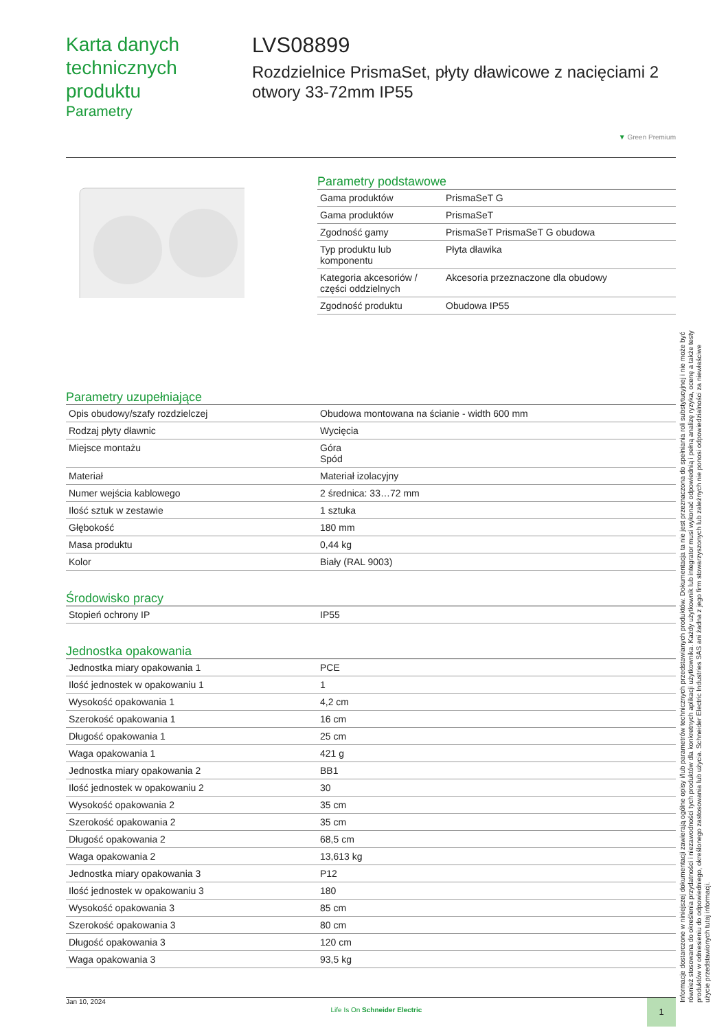Karta danych technicznych produktu
Parametry
LVS08899
Rozdzielnice PrismaSet, płyty dławicowe z nacięciami 2 otwory 33-72mm IP55
▼ Green Premium
Parametry podstawowe
| Gama produktów | PrismaSeT G |
| Gama produktów | PrismaSeT |
| Zgodność gamy | PrismaSeT PrismaSeT G obudowa |
| Typ produktu lub komponentu | Płyta dławika |
| Kategoria akcesoriów / części oddzielnych | Akcesoria przeznaczone dla obudowy |
| Zgodność produktu | Obudowa IP55 |
Parametry uzupełniające
| Opis obudowy/szafy rozdzielczej | Obudowa montowana na ścianie - width 600 mm |
| Rodzaj płyty dławnic | Wycięcia |
| Miejsce montażu | Góra Spód |
| Materiał | Materiał izolacyjny |
| Numer wejścia kablowego | 2 średnica: 33…72 mm |
| Ilość sztuk w zestawie | 1 sztuka |
| Głębokość | 180 mm |
| Masa produktu | 0,44 kg |
| Kolor | Biały (RAL 9003) |
Środowisko pracy
| Stopień ochrony IP | IP55 |
Jednostka opakowania
| Jednostka miary opakowania 1 | PCE |
| Ilość jednostek w opakowaniu 1 | 1 |
| Wysokość opakowania 1 | 4,2 cm |
| Szerokość opakowania 1 | 16 cm |
| Długość opakowania 1 | 25 cm |
| Waga opakowania 1 | 421 g |
| Jednostka miary opakowania 2 | BB1 |
| Ilość jednostek w opakowaniu 2 | 30 |
| Wysokość opakowania 2 | 35 cm |
| Szerokość opakowania 2 | 35 cm |
| Długość opakowania 2 | 68,5 cm |
| Waga opakowania 2 | 13,613 kg |
| Jednostka miary opakowania 3 | P12 |
| Ilość jednostek w opakowaniu 3 | 180 |
| Wysokość opakowania 3 | 85 cm |
| Szerokość opakowania 3 | 80 cm |
| Długość opakowania 3 | 120 cm |
| Waga opakowania 3 | 93,5 kg |
Informacje dostarczone w niniejszej dokumentacji zawierają ogólne opisy i/lub parametrów technicznych przedstawianych produktów. Dokumentacja ta nie jest przeznaczona do spełniania roli substytucyjnej i nie może być również stosowana do określenia przydatności i niezawodności tych produktów dla konkretnych aplikacji użytkownika. Każdy użytkownik lub integrator musi wykonać odpowiednią i pełną analizę ryzyka, ocenę a także testy produktów w odniesieniu do odpowiedniego, określonego zastosowania lub użycia. Schneider Electric Industries SAS ani żadna z jego firm stowarzyszonych lub zależnych nie ponosi odpowiedzialności za niewłaściwe użycie przedstawionych tutaj informacji.
Jan 10, 2024 Life Is On Schneider Electric 1